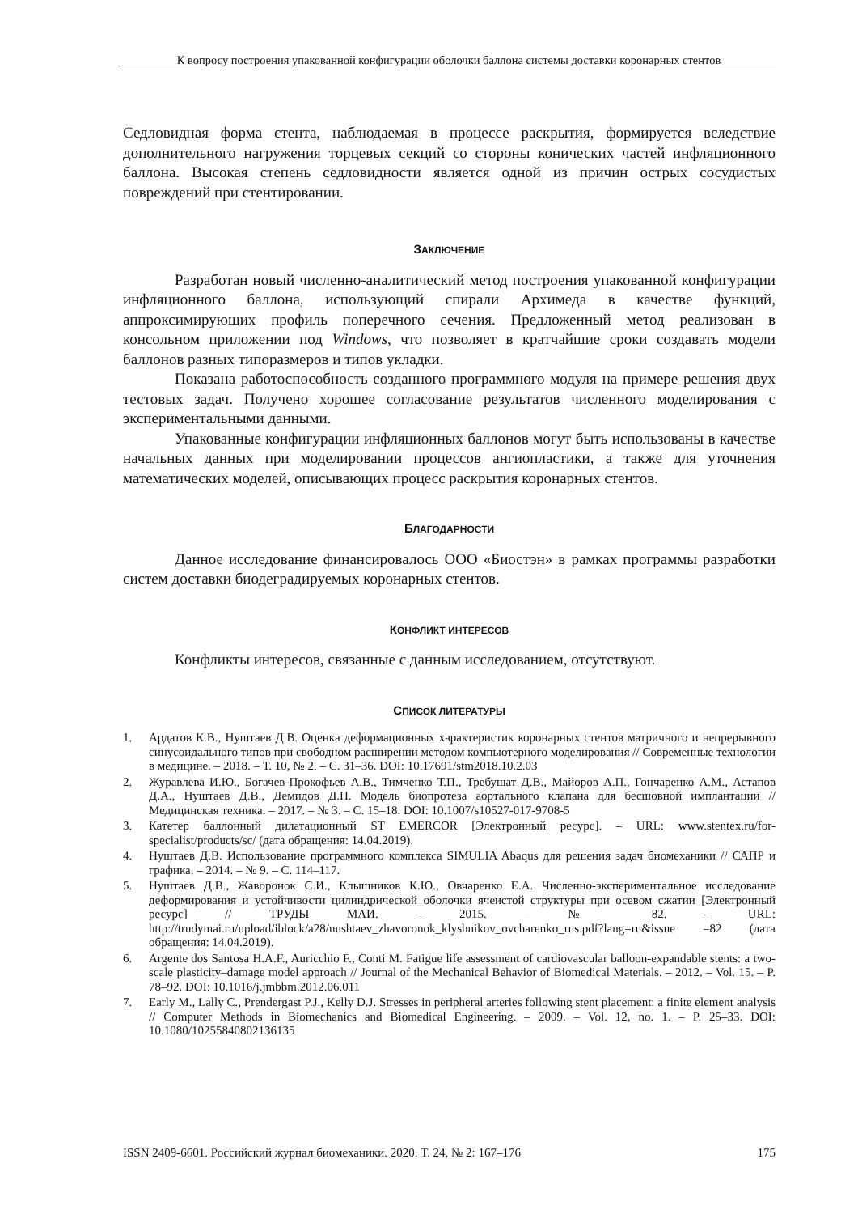К вопросу построения упакованной конфигурации оболочки баллона системы доставки коронарных стентов
Седловидная форма стента, наблюдаемая в процессе раскрытия, формируется вследствие дополнительного нагружения торцевых секций со стороны конических частей инфляционного баллона. Высокая степень седловидности является одной из причин острых сосудистых повреждений при стентировании.
ЗАКЛЮЧЕНИЕ
Разработан новый численно-аналитический метод построения упакованной конфигурации инфляционного баллона, использующий спирали Архимеда в качестве функций, аппроксимирующих профиль поперечного сечения. Предложенный метод реализован в консольном приложении под Windows, что позволяет в кратчайшие сроки создавать модели баллонов разных типоразмеров и типов укладки.
Показана работоспособность созданного программного модуля на примере решения двух тестовых задач. Получено хорошее согласование результатов численного моделирования с экспериментальными данными.
Упакованные конфигурации инфляционных баллонов могут быть использованы в качестве начальных данных при моделировании процессов ангиопластики, а также для уточнения математических моделей, описывающих процесс раскрытия коронарных стентов.
БЛАГОДАРНОСТИ
Данное исследование финансировалось ООО «Биостэн» в рамках программы разработки систем доставки биодеградируемых коронарных стентов.
КОНФЛИКТ ИНТЕРЕСОВ
Конфликты интересов, связанные с данным исследованием, отсутствуют.
СПИСОК ЛИТЕРАТУРЫ
1. Ардатов К.В., Нуштаев Д.В. Оценка деформационных характеристик коронарных стентов матричного и непрерывного синусоидального типов при свободном расширении методом компьютерного моделирования // Современные технологии в медицине. – 2018. – Т. 10, № 2. – С. 31–36. DOI: 10.17691/stm2018.10.2.03
2. Журавлева И.Ю., Богачев-Прокофьев А.В., Тимченко Т.П., Требушат Д.В., Майоров А.П., Гончаренко А.М., Астапов Д.А., Нуштаев Д.В., Демидов Д.П. Модель биопротеза аортального клапана для бесшовной имплантации // Медицинская техника. – 2017. – № 3. – С. 15–18. DOI: 10.1007/s10527-017-9708-5
3. Катетер баллонный дилатационный ST EMERCOR [Электронный ресурс]. – URL: www.stentex.ru/for-specialist/products/sc/ (дата обращения: 14.04.2019).
4. Нуштаев Д.В. Использование программного комплекса SIMULIA Abaqus для решения задач биомеханики // САПР и графика. – 2014. – № 9. – С. 114–117.
5. Нуштаев Д.В., Жаворонок С.И., Клышников К.Ю., Овчаренко Е.А. Численно-экспериментальное исследование деформирования и устойчивости цилиндрической оболочки ячеистой структуры при осевом сжатии [Электронный ресурс] // ТРУДЫ МАИ. – 2015. – № 82. – URL: http://trudymai.ru/upload/iblock/a28/nushtaev_zhavoronok_klyshnikov_ovcharenko_rus.pdf?lang=ru&issue =82 (дата обращения: 14.04.2019).
6. Argente dos Santosa H.A.F., Auricchio F., Conti M. Fatigue life assessment of cardiovascular balloon-expandable stents: a two-scale plasticity–damage model approach // Journal of the Mechanical Behavior of Biomedical Materials. – 2012. – Vol. 15. – P. 78–92. DOI: 10.1016/j.jmbbm.2012.06.011
7. Early M., Lally C., Prendergast P.J., Kelly D.J. Stresses in peripheral arteries following stent placement: a finite element analysis // Computer Methods in Biomechanics and Biomedical Engineering. – 2009. – Vol. 12, no. 1. – P. 25–33. DOI: 10.1080/10255840802136135
ISSN 2409-6601. Российский журнал биомеханики. 2020. Т. 24, № 2: 167–176 175